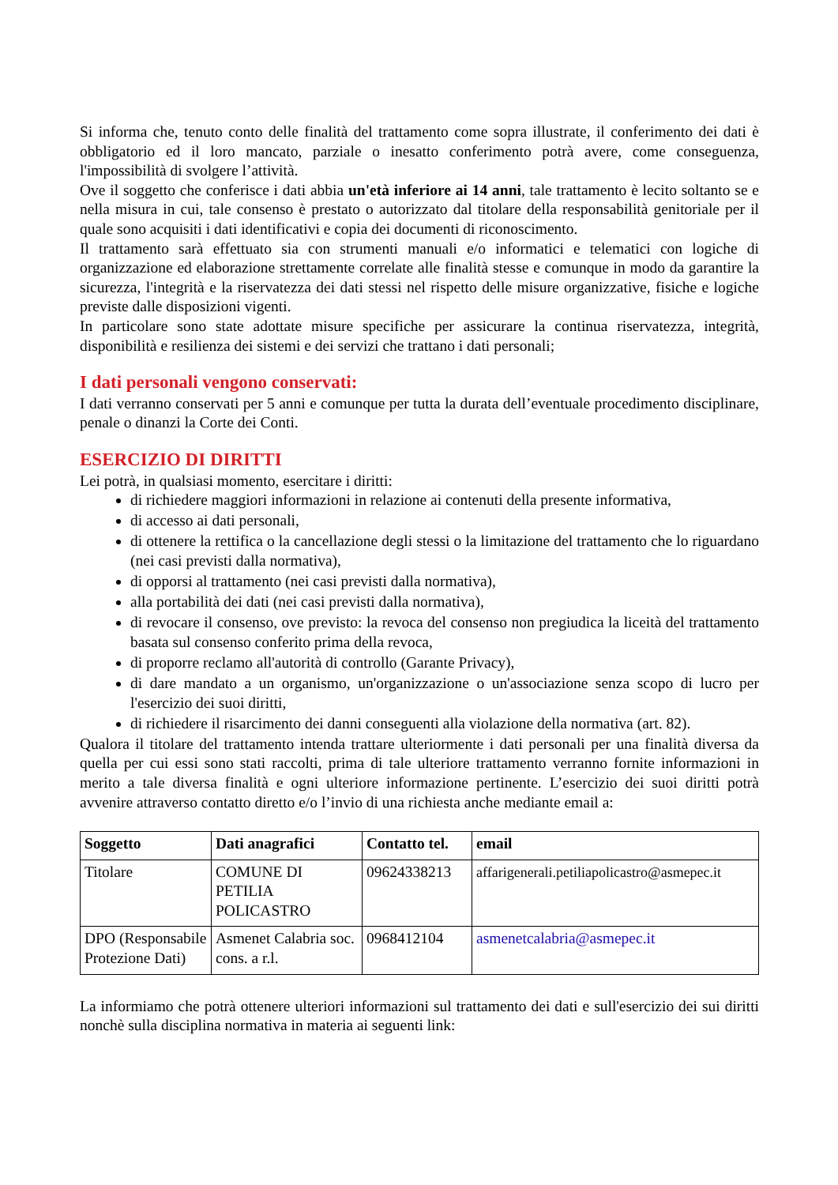Si informa che, tenuto conto delle finalità del trattamento come sopra illustrate, il conferimento dei dati è obbligatorio ed il loro mancato, parziale o inesatto conferimento potrà avere, come conseguenza, l'impossibilità di svolgere l’attività.
Ove il soggetto che conferisce i dati abbia un'età inferiore ai 14 anni, tale trattamento è lecito soltanto se e nella misura in cui, tale consenso è prestato o autorizzato dal titolare della responsabilità genitoriale per il quale sono acquisiti i dati identificativi e copia dei documenti di riconoscimento.
Il trattamento sarà effettuato sia con strumenti manuali e/o informatici e telematici con logiche di organizzazione ed elaborazione strettamente correlate alle finalità stesse e comunque in modo da garantire la sicurezza, l'integrità e la riservatezza dei dati stessi nel rispetto delle misure organizzative, fisiche e logiche previste dalle disposizioni vigenti.
In particolare sono state adottate misure specifiche per assicurare la continua riservatezza, integrità, disponibilità e resilienza dei sistemi e dei servizi che trattano i dati personali;
I dati personali vengono conservati:
I dati verranno conservati per 5 anni e comunque per tutta la durata dell’eventuale procedimento disciplinare, penale o dinanzi la Corte dei Conti.
ESERCIZIO DI DIRITTI
Lei potrà, in qualsiasi momento, esercitare i diritti:
di richiedere maggiori informazioni in relazione ai contenuti della presente informativa,
di accesso ai dati personali,
di ottenere la rettifica o la cancellazione degli stessi o la limitazione del trattamento che lo riguardano (nei casi previsti dalla normativa),
di opporsi al trattamento (nei casi previsti dalla normativa),
alla portabilità dei dati (nei casi previsti dalla normativa),
di revocare il consenso, ove previsto: la revoca del consenso non pregiudica la liceità del trattamento basata sul consenso conferito prima della revoca,
di proporre reclamo all'autorità di controllo (Garante Privacy),
di dare mandato a un organismo, un'organizzazione o un'associazione senza scopo di lucro per l'esercizio dei suoi diritti,
di richiedere il risarcimento dei danni conseguenti alla violazione della normativa (art. 82).
Qualora il titolare del trattamento intenda trattare ulteriormente i dati personali per una finalità diversa da quella per cui essi sono stati raccolti, prima di tale ulteriore trattamento verranno fornite informazioni in merito a tale diversa finalità e ogni ulteriore informazione pertinente. L’esercizio dei suoi diritti potrà avvenire attraverso contatto diretto e/o l’invio di una richiesta anche mediante email a:
| Soggetto | Dati anagrafici | Contatto tel. | email |
| --- | --- | --- | --- |
| Titolare | COMUNE DI PETILIA POLICASTRO | 09624338213 | affarigenerali.petiliapolicastro@asmepec.it |
| DPO (Responsabile Protezione Dati) | Asmenet Calabria soc. cons. a r.l. | 0968412104 | asmenetcalabria@asmepec.it |
La informiamo che potrà ottenere ulteriori informazioni sul trattamento dei dati e sull'esercizio dei sui diritti nonchè sulla disciplina normativa in materia ai seguenti link: